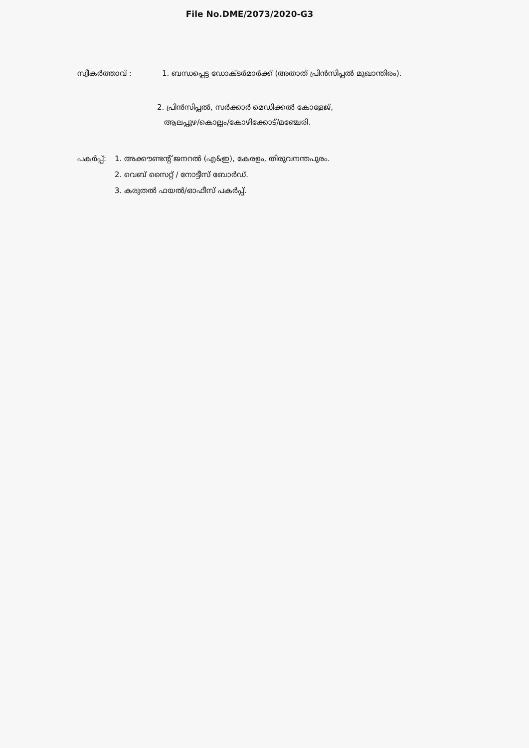File No.DME/2073/2020-G3
സ്വീകർത്താവ് : 1. ബന്ധപ്പെട്ട ഡോക്ടർമാർക്ക് (അതാത് പ്രിൻസിപ്പൽ മുഖാന്തിരം).
2. പ്രിൻസിപ്പൽ, സർക്കാർ മെഡിക്കൽ കോളേജ്,
ആലപ്പുഴ/കൊല്ലം/കോഴിക്കോട്/മഞ്ചേരി.
പകർപ്പ്: 1. അക്കൗണ്ടന്റ് ജനറൽ (എ&ഇ), കേരളം, തിരുവനന്തപുരം.
2. വെബ് സൈറ്റ് / നോട്ടീസ് ബോർഡ്.
3. കരുതൽ ഫയൽ/ഓഫീസ് പകർപ്പ്.